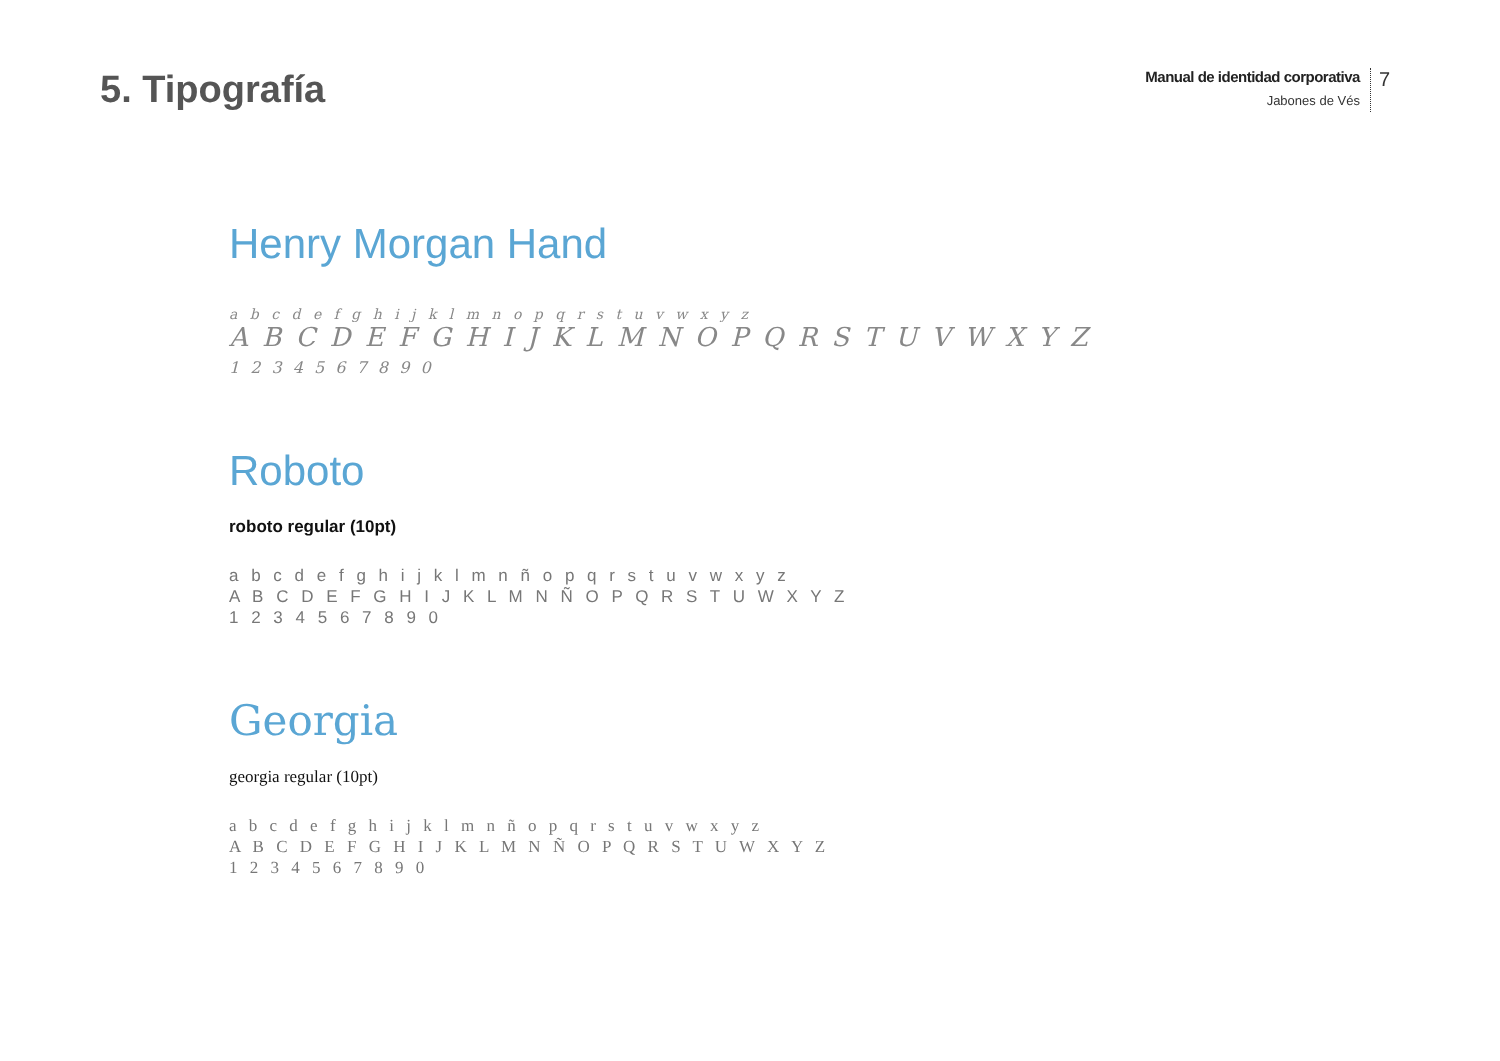5. Tipografía
Manual de identidad corporativa
Jabones de Vés
7
Henry Morgan Hand
a b c d e f g h i j k l m n o p q r s t u v w x y z
A B C D E F G H I J K L M N O P Q R S T U V W X Y Z
1 2 3 4 5 6 7 8 9 0
Roboto
roboto regular (10pt)
a b c d e f g h i j k l m n ñ o p q r s t u v w x y z
A B C D E F G H I J K L M N Ñ O P Q R S T U W X Y Z
1 2 3 4 5 6 7 8 9 0
Georgia
georgia regular (10pt)
a b c d e f g h i j k l m n ñ o p q r s t u v w x y z
A B C D E F G H I J K L M N Ñ O P Q R S T U W X Y Z
1 2 3 4 5 6 7 8 9 0